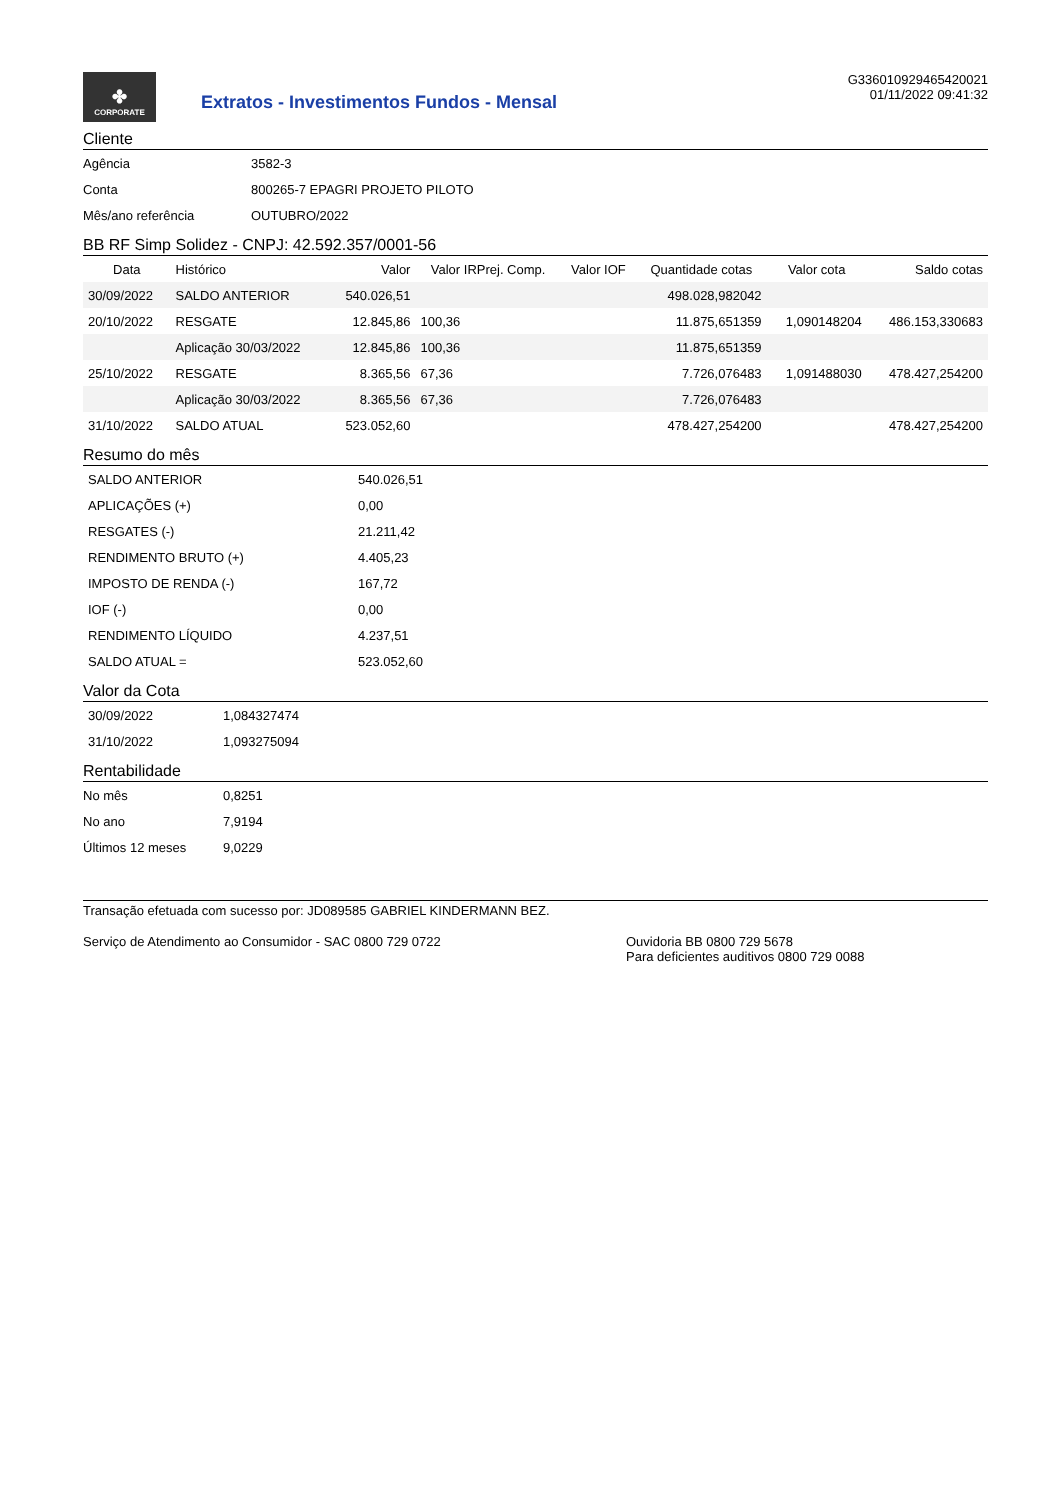✤
CORPORATE
Extratos - Investimentos Fundos - Mensal
G336010929465420021
01/11/2022 09:41:32
Cliente
| Agência | 3582-3 |
| Conta | 800265-7 EPAGRI PROJETO PILOTO |
| Mês/ano referência | OUTUBRO/2022 |
BB RF Simp Solidez - CNPJ: 42.592.357/0001-56
| Data | Histórico | Valor | Valor IRPrej. Comp. | Valor IOF | Quantidade cotas | Valor cota | Saldo cotas |
| --- | --- | --- | --- | --- | --- | --- | --- |
| 30/09/2022 | SALDO ANTERIOR | 540.026,51 | | | 498.028,982042 | | |
| 20/10/2022 | RESGATE | 12.845,86 | 100,36 | | 11.875,651359 | 1,090148204 | 486.153,330683 |
| | Aplicação 30/03/2022 | 12.845,86 | 100,36 | | 11.875,651359 | | |
| 25/10/2022 | RESGATE | 8.365,56 | 67,36 | | 7.726,076483 | 1,091488030 | 478.427,254200 |
| | Aplicação 30/03/2022 | 8.365,56 | 67,36 | | 7.726,076483 | | |
| 31/10/2022 | SALDO ATUAL | 523.052,60 | | | 478.427,254200 | | 478.427,254200 |
Resumo do mês
| SALDO ANTERIOR | 540.026,51 |
| APLICAÇÕES (+) | 0,00 |
| RESGATES (-) | 21.211,42 |
| RENDIMENTO BRUTO (+) | 4.405,23 |
| IMPOSTO DE RENDA (-) | 167,72 |
| IOF (-) | 0,00 |
| RENDIMENTO LÍQUIDO | 4.237,51 |
| SALDO ATUAL = | 523.052,60 |
Valor da Cota
| 30/09/2022 | 1,084327474 |
| 31/10/2022 | 1,093275094 |
Rentabilidade
| No mês | 0,8251 |
| No ano | 7,9194 |
| Últimos 12 meses | 9,0229 |
Transação efetuada com sucesso por: JD089585 GABRIEL KINDERMANN BEZ.
Serviço de Atendimento ao Consumidor - SAC 0800 729 0722 Ouvidoria BB 0800 729 5678
Para deficientes auditivos 0800 729 0088